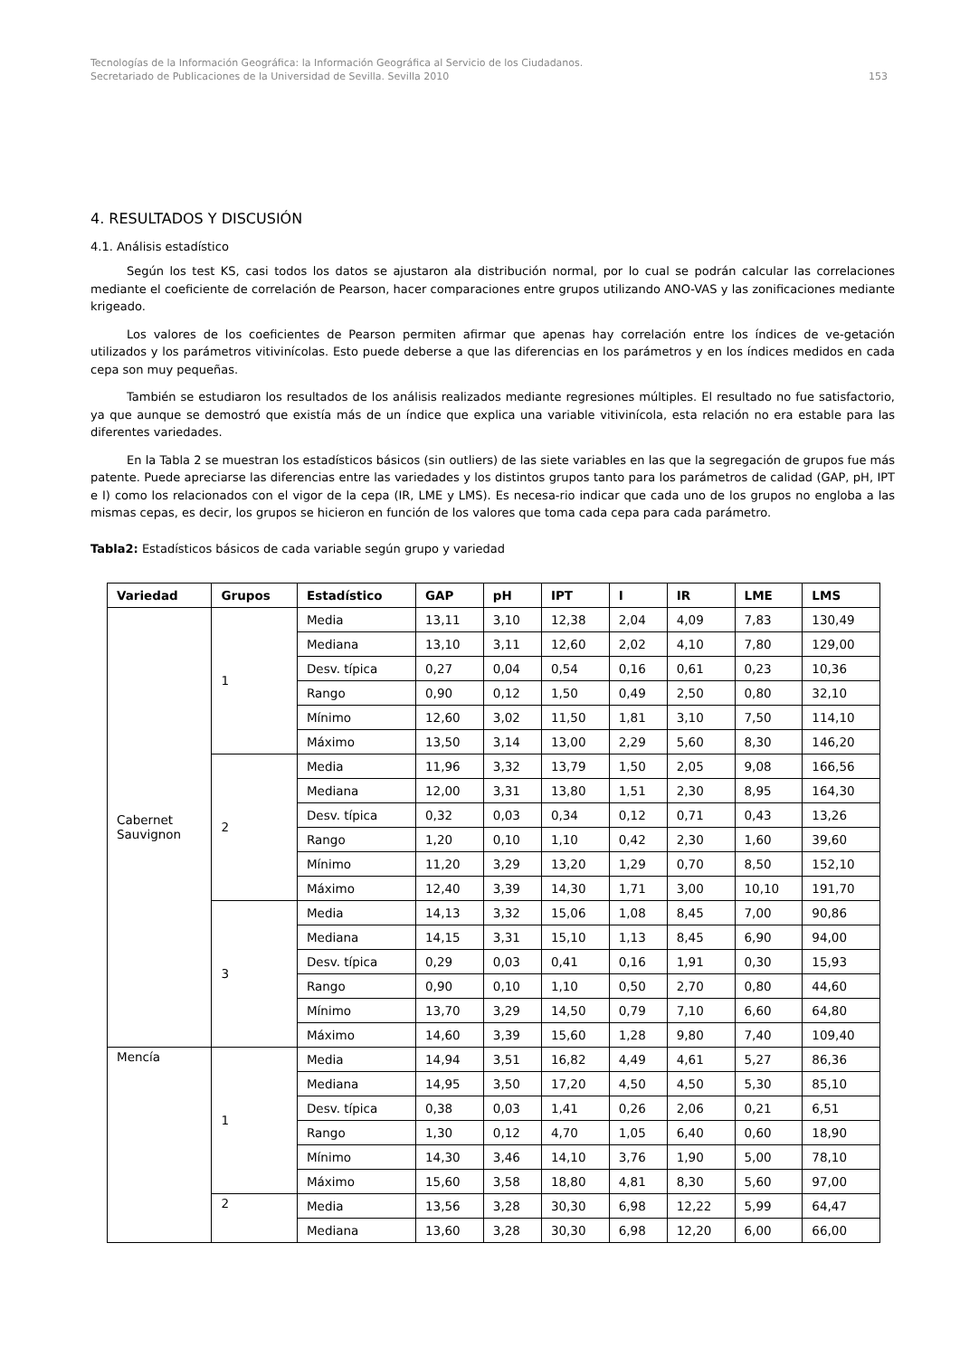Tecnologías de la Información Geográfica: la Información Geográfica al Servicio de los Ciudadanos.
Secretariado de Publicaciones de la Universidad de Sevilla. Sevilla 2010 153
4. RESULTADOS Y DISCUSIÓN
4.1. Análisis estadístico
Según los test KS, casi todos los datos se ajustaron ala distribución normal, por lo cual se podrán calcular las correlaciones mediante el coeficiente de correlación de Pearson, hacer comparaciones entre grupos utilizando ANO-VAS y las zonificaciones mediante krigeado.
Los valores de los coeficientes de Pearson permiten afirmar que apenas hay correlación entre los índices de ve-getación utilizados y los parámetros vitivinícolas. Esto puede deberse a que las diferencias en los parámetros y en los índices medidos en cada cepa son muy pequeñas.
También se estudiaron los resultados de los análisis realizados mediante regresiones múltiples. El resultado no fue satisfactorio, ya que aunque se demostró que existía más de un índice que explica una variable vitivinícola, esta relación no era estable para las diferentes variedades.
En la Tabla 2 se muestran los estadísticos básicos (sin outliers) de las siete variables en las que la segregación de grupos fue más patente. Puede apreciarse las diferencias entre las variedades y los distintos grupos tanto para los parámetros de calidad (GAP, pH, IPT e I) como los relacionados con el vigor de la cepa (IR, LME y LMS). Es necesa-rio indicar que cada uno de los grupos no engloba a las mismas cepas, es decir, los grupos se hicieron en función de los valores que toma cada cepa para cada parámetro.
Tabla2: Estadísticos básicos de cada variable según grupo y variedad
| Variedad | Grupos | Estadístico | GAP | pH | IPT | I | IR | LME | LMS |
| --- | --- | --- | --- | --- | --- | --- | --- | --- | --- |
| Cabernet Sauvignon | 1 | Media | 13,11 | 3,10 | 12,38 | 2,04 | 4,09 | 7,83 | 130,49 |
| | | Mediana | 13,10 | 3,11 | 12,60 | 2,02 | 4,10 | 7,80 | 129,00 |
| | | Desv. típica | 0,27 | 0,04 | 0,54 | 0,16 | 0,61 | 0,23 | 10,36 |
| | | Rango | 0,90 | 0,12 | 1,50 | 0,49 | 2,50 | 0,80 | 32,10 |
| | | Mínimo | 12,60 | 3,02 | 11,50 | 1,81 | 3,10 | 7,50 | 114,10 |
| | | Máximo | 13,50 | 3,14 | 13,00 | 2,29 | 5,60 | 8,30 | 146,20 |
| | 2 | Media | 11,96 | 3,32 | 13,79 | 1,50 | 2,05 | 9,08 | 166,56 |
| | | Mediana | 12,00 | 3,31 | 13,80 | 1,51 | 2,30 | 8,95 | 164,30 |
| | | Desv. típica | 0,32 | 0,03 | 0,34 | 0,12 | 0,71 | 0,43 | 13,26 |
| | | Rango | 1,20 | 0,10 | 1,10 | 0,42 | 2,30 | 1,60 | 39,60 |
| | | Mínimo | 11,20 | 3,29 | 13,20 | 1,29 | 0,70 | 8,50 | 152,10 |
| | | Máximo | 12,40 | 3,39 | 14,30 | 1,71 | 3,00 | 10,10 | 191,70 |
| | 3 | Media | 14,13 | 3,32 | 15,06 | 1,08 | 8,45 | 7,00 | 90,86 |
| | | Mediana | 14,15 | 3,31 | 15,10 | 1,13 | 8,45 | 6,90 | 94,00 |
| | | Desv. típica | 0,29 | 0,03 | 0,41 | 0,16 | 1,91 | 0,30 | 15,93 |
| | | Rango | 0,90 | 0,10 | 1,10 | 0,50 | 2,70 | 0,80 | 44,60 |
| | | Mínimo | 13,70 | 3,29 | 14,50 | 0,79 | 7,10 | 6,60 | 64,80 |
| | | Máximo | 14,60 | 3,39 | 15,60 | 1,28 | 9,80 | 7,40 | 109,40 |
| Mencía | 1 | Media | 14,94 | 3,51 | 16,82 | 4,49 | 4,61 | 5,27 | 86,36 |
| | | Mediana | 14,95 | 3,50 | 17,20 | 4,50 | 4,50 | 5,30 | 85,10 |
| | | Desv. típica | 0,38 | 0,03 | 1,41 | 0,26 | 2,06 | 0,21 | 6,51 |
| | | Rango | 1,30 | 0,12 | 4,70 | 1,05 | 6,40 | 0,60 | 18,90 |
| | | Mínimo | 14,30 | 3,46 | 14,10 | 3,76 | 1,90 | 5,00 | 78,10 |
| | | Máximo | 15,60 | 3,58 | 18,80 | 4,81 | 8,30 | 5,60 | 97,00 |
| | 2 | Media | 13,56 | 3,28 | 30,30 | 6,98 | 12,22 | 5,99 | 64,47 |
| | | Mediana | 13,60 | 3,28 | 30,30 | 6,98 | 12,20 | 6,00 | 66,00 |